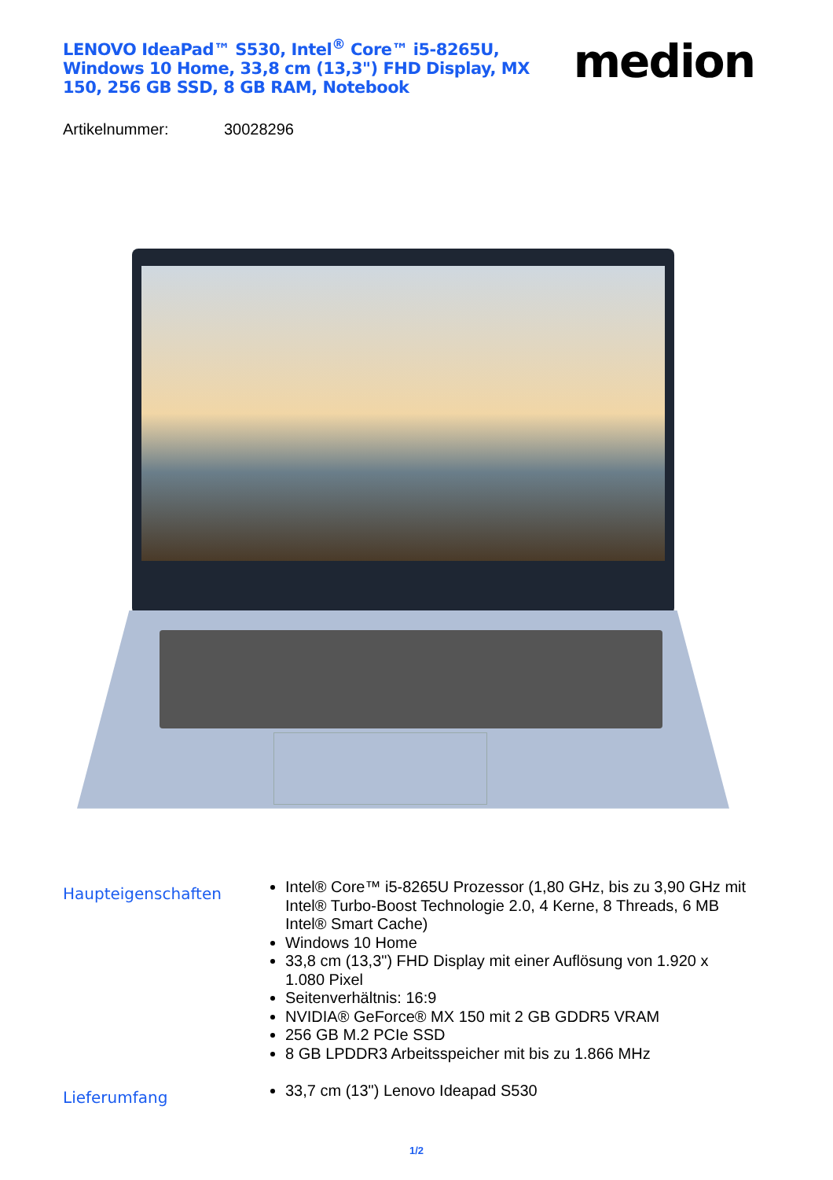LENOVO IdeaPad™ S530, Intel<sup>®</sup> Core™ i5-8265U, Windows 10 Home, 33,8 cm (13,3") FHD Display, MX 150, 256 GB SSD, 8 GB RAM, Notebook
medion
Artikelnummer: 30028296
Haupteigenschaften
Intel® Core™ i5-8265U Prozessor (1,80 GHz, bis zu 3,90 GHz mit Intel® Turbo-Boost Technologie 2.0, 4 Kerne, 8 Threads, 6 MB Intel® Smart Cache)
Windows 10 Home
33,8 cm (13,3") FHD Display mit einer Auflösung von 1.920 x 1.080 Pixel
Seitenverhältnis: 16:9
NVIDIA® GeForce® MX 150 mit 2 GB GDDR5 VRAM
256 GB M.2 PCIe SSD
8 GB LPDDR3 Arbeitsspeicher mit bis zu 1.866 MHz
Lieferumfang
33,7 cm (13") Lenovo Ideapad S530
1/2